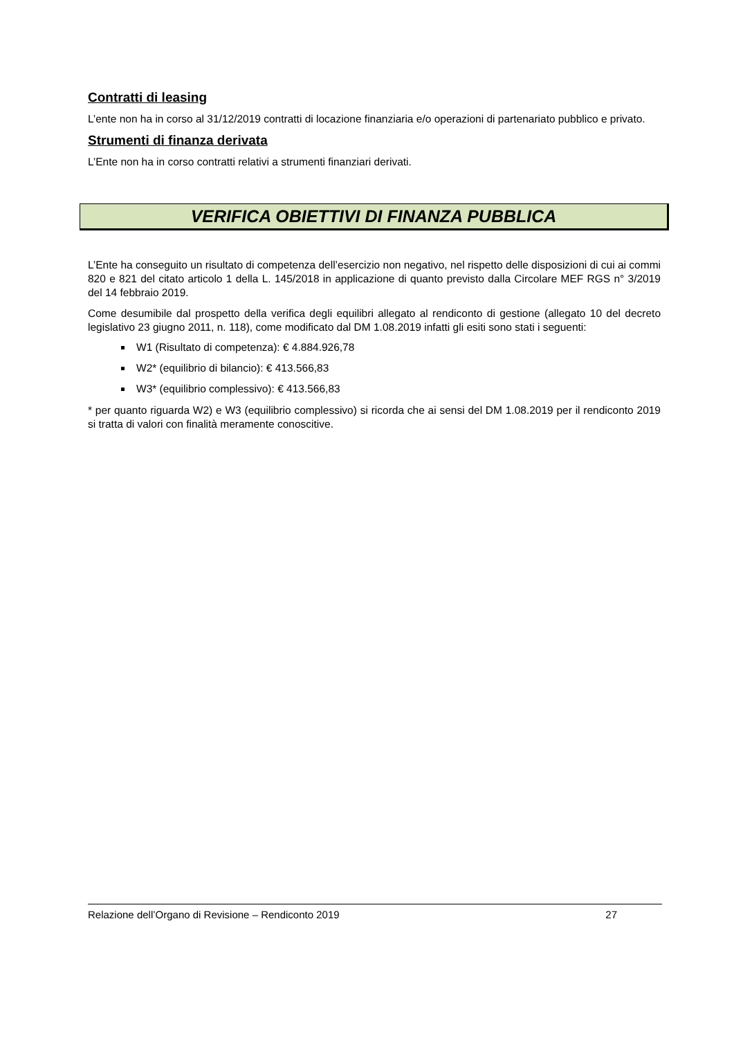Contratti di leasing
L’ente non ha in corso al 31/12/2019 contratti di locazione finanziaria e/o operazioni di partenariato pubblico e privato.
Strumenti di finanza derivata
L’Ente non ha in corso contratti relativi a strumenti finanziari derivati.
VERIFICA OBIETTIVI DI FINANZA PUBBLICA
L’Ente ha conseguito un risultato di competenza dell’esercizio non negativo, nel rispetto delle disposizioni di cui ai commi 820 e 821 del citato articolo 1 della L. 145/2018 in applicazione di quanto previsto dalla Circolare MEF RGS n° 3/2019 del 14 febbraio 2019.
Come desumibile dal prospetto della verifica degli equilibri allegato al rendiconto di gestione (allegato 10 del decreto legislativo 23 giugno 2011, n. 118), come modificato dal DM 1.08.2019 infatti gli esiti sono stati i seguenti:
W1 (Risultato di competenza): € 4.884.926,78
W2* (equilibrio di bilancio): € 413.566,83
W3* (equilibrio complessivo): € 413.566,83
* per quanto riguarda W2) e W3 (equilibrio complessivo) si ricorda che ai sensi del DM 1.08.2019 per il rendiconto 2019 si tratta di valori con finalità meramente conoscitive.
Relazione dell’Organo di Revisione – Rendiconto 2019 27